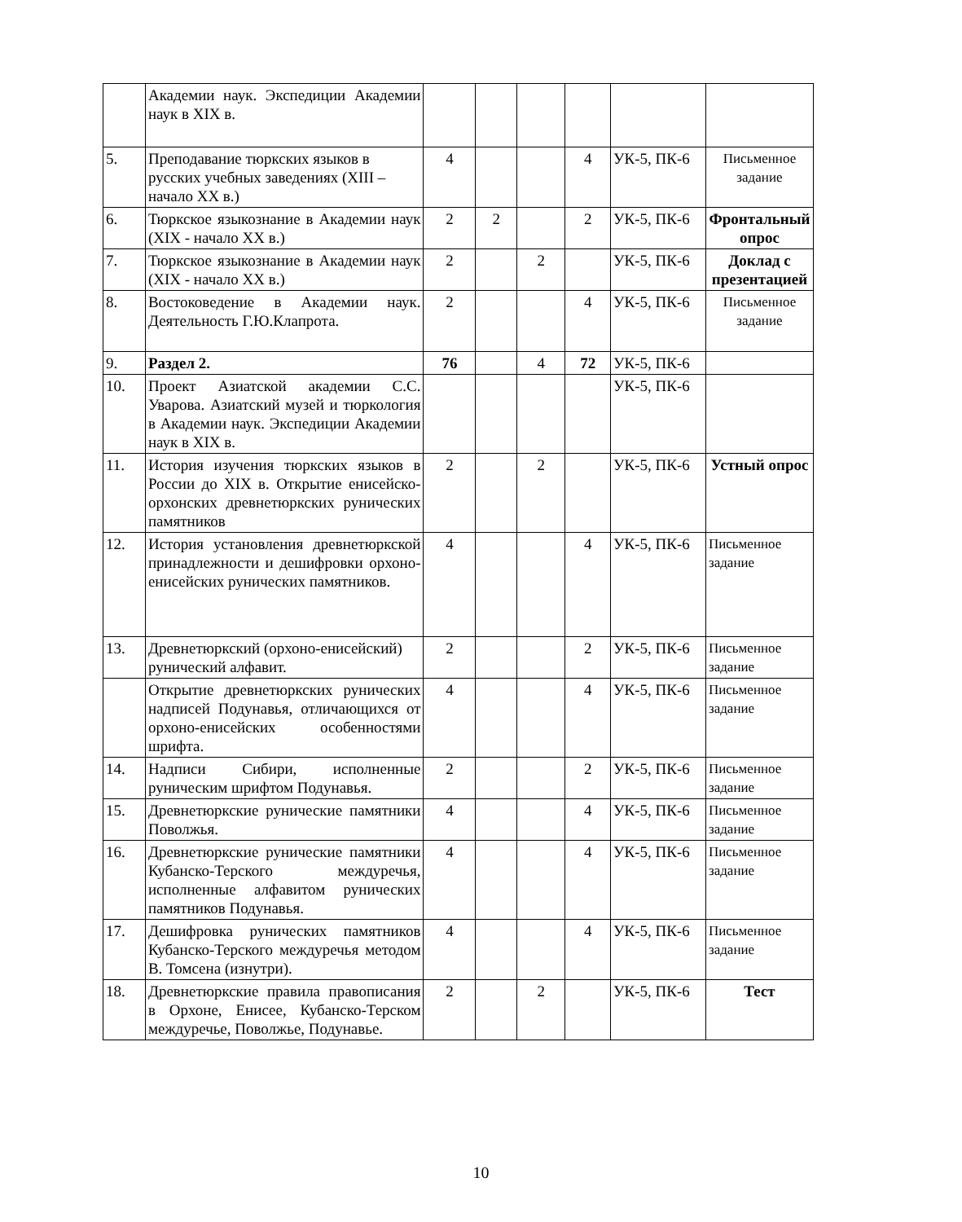| | Академии наук. Экспедиции Академии наук в XIX в. | | | | | | |
| 5. | Преподавание тюркских языков в русских учебных заведениях (XIII – начало XX в.) | 4 | | | 4 | УК-5, ПК-6 | Письменное задание |
| 6. | Тюркское языкознание в Академии наук (XIX - начало XX в.) | 2 | 2 | | 2 | УК-5, ПК-6 | Фронтальный опрос |
| 7. | Тюркское языкознание в Академии наук (XIX - начало XX в.) | 2 | | 2 | | УК-5, ПК-6 | Доклад с презентацией |
| 8. | Востоковедение в Академии наук. Деятельность Г.Ю.Клапрота. | 2 | | | 4 | УК-5, ПК-6 | Письменное задание |
| 9. | Раздел 2. | 76 | | 4 | 72 | УК-5, ПК-6 | |
| 10. | Проект Азиатской академии С.С. Уварова. Азиатский музей и тюркология в Академии наук. Экспедиции Академии наук в XIX в. | | | | | УК-5, ПК-6 | |
| 11. | История изучения тюркских языков в России до XIX в. Открытие енисейско-орхонских древнетюркских рунических памятников | 2 | | 2 | | УК-5, ПК-6 | Устный опрос |
| 12. | История установления древнетюркской принадлежности и дешифровки орхоно-енисейских рунических памятников. | 4 | | | 4 | УК-5, ПК-6 | Письменное задание |
| 13. | Древнетюркский (орхоно-енисейский) рунический алфавит. | 2 | | | 2 | УК-5, ПК-6 | Письменное задание |
| | Открытие древнетюркских рунических надписей Подунавья, отличающихся от орхоно-енисейских особенностями шрифта. | 4 | | | 4 | УК-5, ПК-6 | Письменное задание |
| 14. | Надписи Сибири, исполненные руническим шрифтом Подунавья. | 2 | | | 2 | УК-5, ПК-6 | Письменное задание |
| 15. | Древнетюркские рунические памятники Поволжья. | 4 | | | 4 | УК-5, ПК-6 | Письменное задание |
| 16. | Древнетюркские рунические памятники Кубанско-Терского междуречья, исполненные алфавитом рунических памятников Подунавья. | 4 | | | 4 | УК-5, ПК-6 | Письменное задание |
| 17. | Дешифровка рунических памятников Кубанско-Терского междуречья методом В. Томсена (изнутри). | 4 | | | 4 | УК-5, ПК-6 | Письменное задание |
| 18. | Древнетюркские правила правописания в Орхоне, Енисее, Кубанско-Терском междуречье, Поволжье, Подунавье. | 2 | | 2 | | УК-5, ПК-6 | Тест |
10